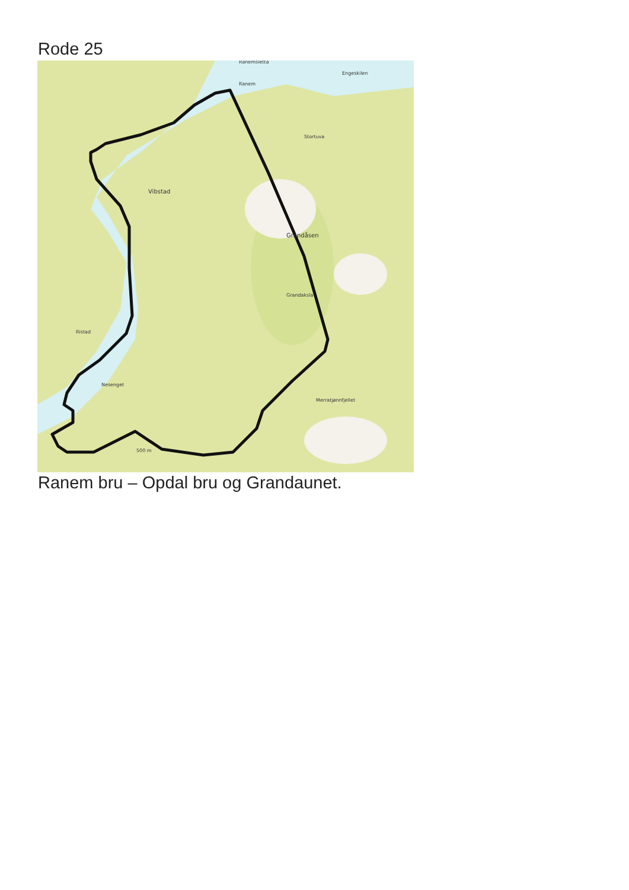Rode 25
Ranem
Ranemsletta
Engeskilen
Stortuva
Vibstad
Grandåsen
Grandaksla
Ristad
Nesenget
Merratjønnfjellet
500 m
Ranem bru – Opdal bru og Grandaunet.